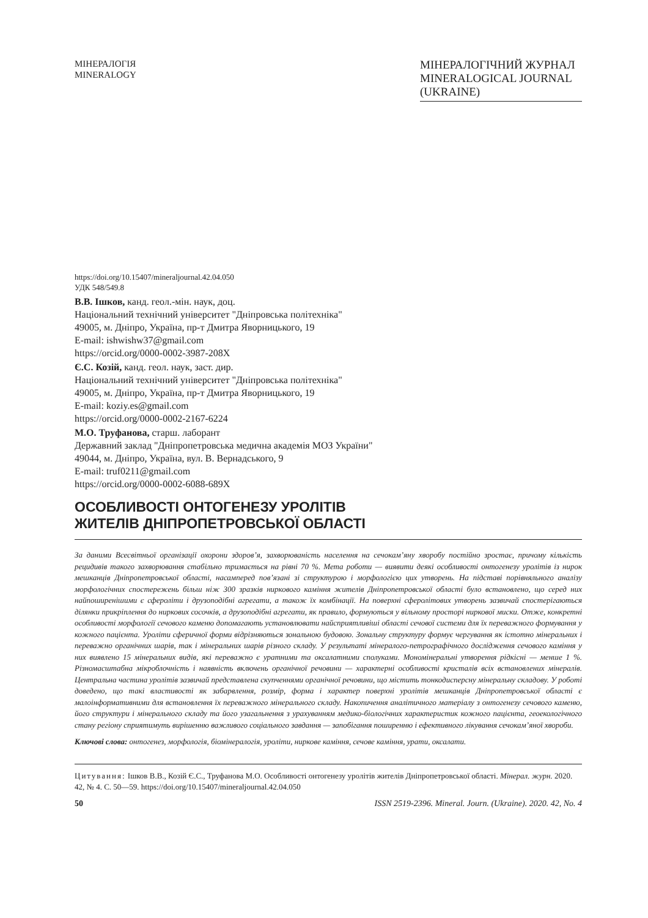МІНЕРАЛОГІЯ
MINERALOGY
МІНЕРАЛОГІЧНИЙ ЖУРНАЛ
MINERALOGICAL JOURNAL
(UKRAINE)
https://doi.org/10.15407/mineraljournal.42.04.050
УДК 548/549.8
В.В. Ішков, канд. геол.-мін. наук, доц.
Національний технічний університет "Дніпровська політехніка"
49005, м. Дніпро, Україна, пр-т Дмитра Яворницького, 19
E-mail: ishwishw37@gmail.com
https://orcid.org/0000-0002-3987-208X
Є.С. Козій, канд. геол. наук, заст. дир.
Національний технічний університет "Дніпровська політехніка"
49005, м. Дніпро, Україна, пр-т Дмитра Яворницького, 19
E-mail: koziy.es@gmail.com
https://orcid.org/0000-0002-2167-6224
М.О. Труфанова, старш. лаборант
Державний заклад "Дніпропетровська медична академія МОЗ України"
49044, м. Дніпро, Україна, вул. В. Вернадського, 9
E-mail: truf0211@gmail.com
https://orcid.org/0000-0002-6088-689X
ОСОБЛИВОСТІ ОНТОГЕНЕЗУ УРОЛІТІВ
ЖИТЕЛІВ ДНІПРОПЕТРОВСЬКОЇ ОБЛАСТІ
За даними Всесвітньої організації охорони здоров’я, захворюваність населення на сечокам’яну хворобу постійно зростає, причому кількість рецидивів такого захворювання стабільно тримається на рівні 70 %. Мета роботи — виявити деякі особливості онтогенезу уролітів із нирок мешканців Дніпропетровської області, насамперед пов’язані зі структурою і морфологією цих утворень. На підставі порівняльного аналізу морфологічних спостережень більш ніж 300 зразків ниркового каміння жителів Дніпропетровської області було встановлено, що серед них найпоширенішими є сфероліти і друзоподібні агрегати, а також їх комбінації. На поверхні сферолітових утворень зазвичай спостерігаються ділянки прикріплення до ниркових сосочків, а друзоподібні агрегати, як правило, формуються у вільному просторі ниркової миски. Отже, конкретні особливості морфології сечового каменю допомагають установлювати найсприятливіші області сечової системи для їх переважного формування у кожного пацієнта. Уроліти сферичної форми відрізняються зональною будовою. Зональну структуру формує чергування як істотно мінеральних і переважно органічних шарів, так і мінеральних шарів різного складу. У результаті мінералого-петрографічного дослідження сечового каміння у них виявлено 15 мінеральних видів, які переважно є уратними та оксалатними сполуками. Мономінеральні утворення рідкісні — менше 1 %. Різномасштабна мікроблочність і наявність включень органічної речовини — характерні особливості кристалів всіх встановлених мінералів. Центральна частина уролітів зазвичай представлена скупченнями органічної речовини, що містить тонкодисперсну мінеральну складову. У роботі доведено, що такі властивості як забарвлення, розмір, форма і характер поверхні уролітів мешканців Дніпропетровської області є малоінформативними для встановлення їх переважного мінерального складу. Накопичення аналітичного матеріалу з онтогенезу сечового каменю, його структури і мінерального складу та його узагальнення з урахуванням медико-біологічних характеристик кожного пацієнта, геоекологічного стану регіону сприятимуть вирішенню важливого соціального завдання — запобігання поширенню і ефективного лікування сечокам’яної хвороби.
Ключові слова: онтогенез, морфологія, біомінералогія, уроліти, ниркове каміння, сечове каміння, урати, оксалати.
Цитування: Ішков В.В., Козій Є.С., Труфанова М.О. Особливості онтогенезу уролітів жителів Дніпропетровської області. Мінерал. журн. 2020. 42, № 4. С. 50—59. https://doi.org/10.15407/mineraljournal.42.04.050
50 ISSN 2519-2396. Mineral. Journ. (Ukraine). 2020. 42, No. 4